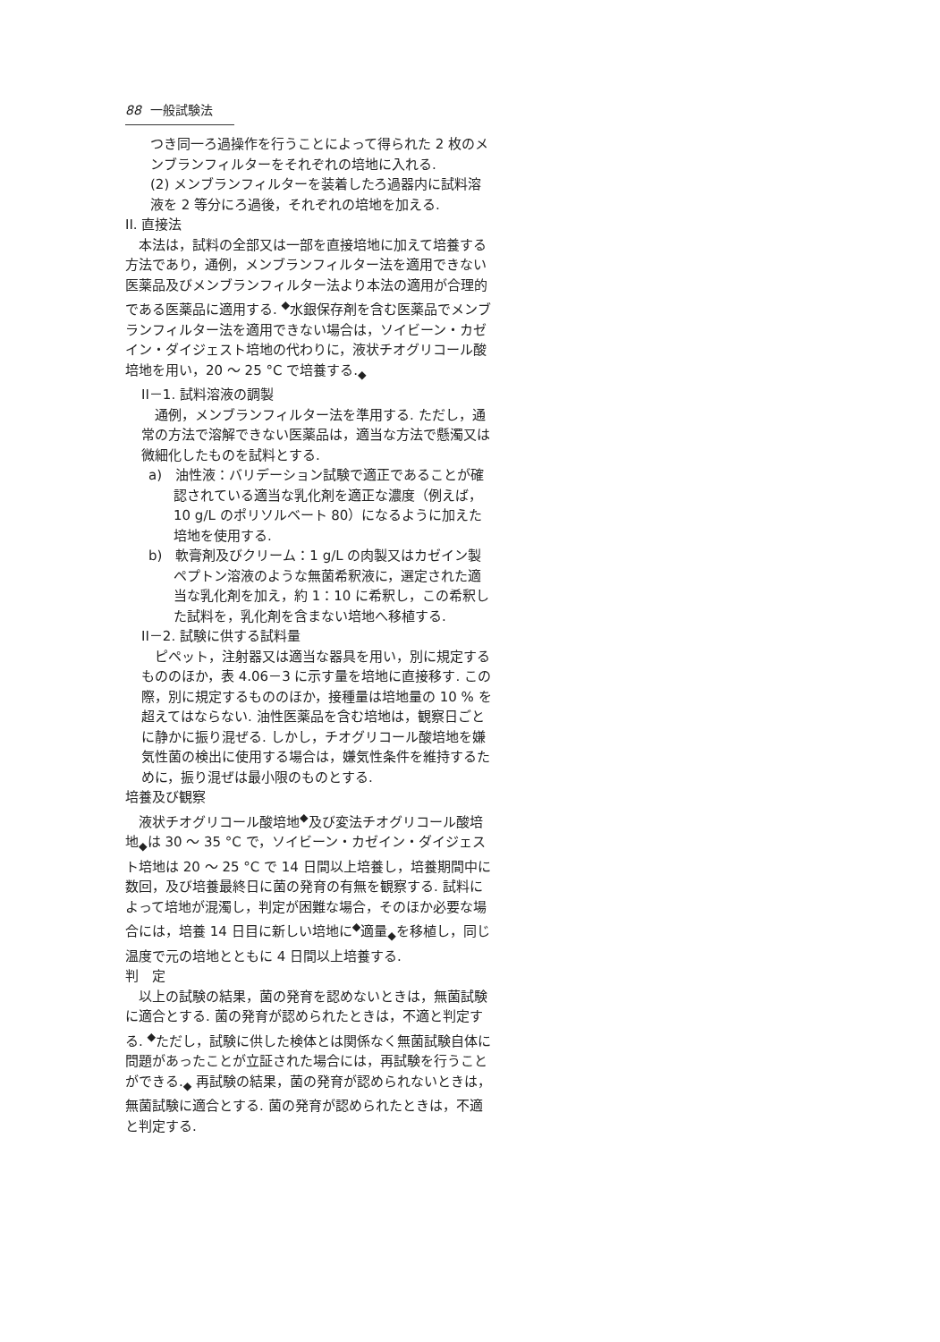88 一般試験法
つき同一ろ過操作を行うことによって得られた 2 枚のメンブランフィルターをそれぞれの培地に入れる.
(2) メンブランフィルターを装着したろ過器内に試料溶液を 2 等分にろ過後，それぞれの培地を加える.
II. 直接法
　本法は，試料の全部又は一部を直接培地に加えて培養する方法であり，通例，メンブランフィルター法を適用できない医薬品及びメンブランフィルター法より本法の適用が合理的である医薬品に適用する. <sup>◆</sup>水銀保存剤を含む医薬品でメンブランフィルター法を適用できない場合は，ソイビーン・カゼイン・ダイジェスト培地の代わりに，液状チオグリコール酸培地を用い，20 ～ 25 °C で培養する.<sub>◆</sub>
II－1. 試料溶液の調製
　通例，メンブランフィルター法を準用する. ただし，通常の方法で溶解できない医薬品は，適当な方法で懸濁又は微細化したものを試料とする.
a)　油性液：バリデーション試験で適正であることが確認されている適当な乳化剤を適正な濃度（例えば，10 g/L のポリソルベート 80）になるように加えた培地を使用する.
b)　軟膏剤及びクリーム：1 g/L の肉製又はカゼイン製ペプトン溶液のような無菌希釈液に，選定された適当な乳化剤を加え，約 1：10 に希釈し，この希釈した試料を，乳化剤を含まない培地へ移植する.
II－2. 試験に供する試料量
　ピペット，注射器又は適当な器具を用い，別に規定するもののほか，表 4.06－3 に示す量を培地に直接移す. この際，別に規定するもののほか，接種量は培地量の 10 % を超えてはならない. 油性医薬品を含む培地は，観察日ごとに静かに振り混ぜる. しかし，チオグリコール酸培地を嫌気性菌の検出に使用する場合は，嫌気性条件を維持するために，振り混ぜは最小限のものとする.
培養及び観察
　液状チオグリコール酸培地<sup>◆</sup>及び変法チオグリコール酸培地<sub>◆</sub>は 30 ～ 35 °C で，ソイビーン・カゼイン・ダイジェスト培地は 20 ～ 25 °C で 14 日間以上培養し，培養期間中に数回，及び培養最終日に菌の発育の有無を観察する. 試料によって培地が混濁し，判定が困難な場合，そのほか必要な場合には，培養 14 日目に新しい培地に<sup>◆</sup>適量<sub>◆</sub>を移植し，同じ温度で元の培地とともに 4 日間以上培養する.
判　定
　以上の試験の結果，菌の発育を認めないときは，無菌試験に適合とする. 菌の発育が認められたときは，不適と判定する. <sup>◆</sup>ただし，試験に供した検体とは関係なく無菌試験自体に問題があったことが立証された場合には，再試験を行うことができる.<sub>◆</sub> 再試験の結果，菌の発育が認められないときは，無菌試験に適合とする. 菌の発育が認められたときは，不適と判定する.